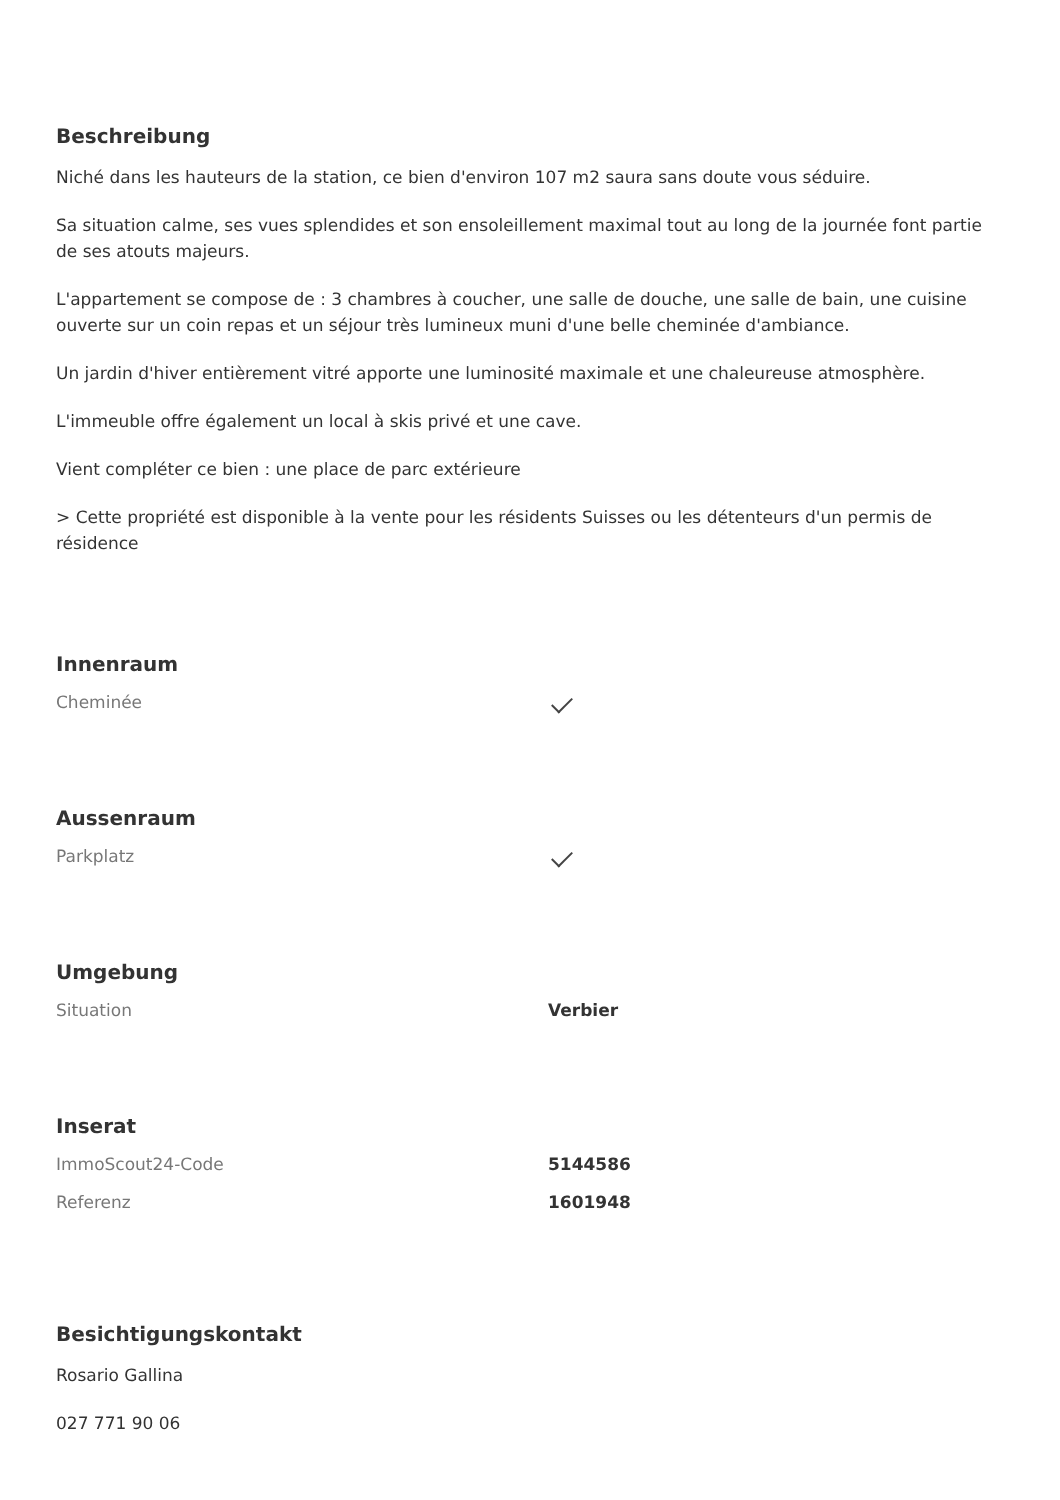Beschreibung
Niché dans les hauteurs de la station, ce bien d'environ 107 m2 saura sans doute vous séduire.
Sa situation calme, ses vues splendides et son ensoleillement maximal tout au long de la journée font partie de ses atouts majeurs.
L'appartement se compose de : 3 chambres à coucher, une salle de douche, une salle de bain, une cuisine ouverte sur un coin repas et un séjour très lumineux muni d'une belle cheminée d'ambiance.
Un jardin d'hiver entièrement vitré apporte une luminosité maximale et une chaleureuse atmosphère.
L'immeuble offre également un local à skis privé et une cave.
Vient compléter ce bien : une place de parc extérieure
> Cette propriété est disponible à la vente pour les résidents Suisses ou les détenteurs d'un permis de résidence
Innenraum
| Cheminée | |
Aussenraum
| Parkplatz | |
Umgebung
| Situation | Verbier |
Inserat
| ImmoScout24-Code | 5144586 |
| Referenz | 1601948 |
Besichtigungskontakt
Rosario Gallina
027 771 90 06